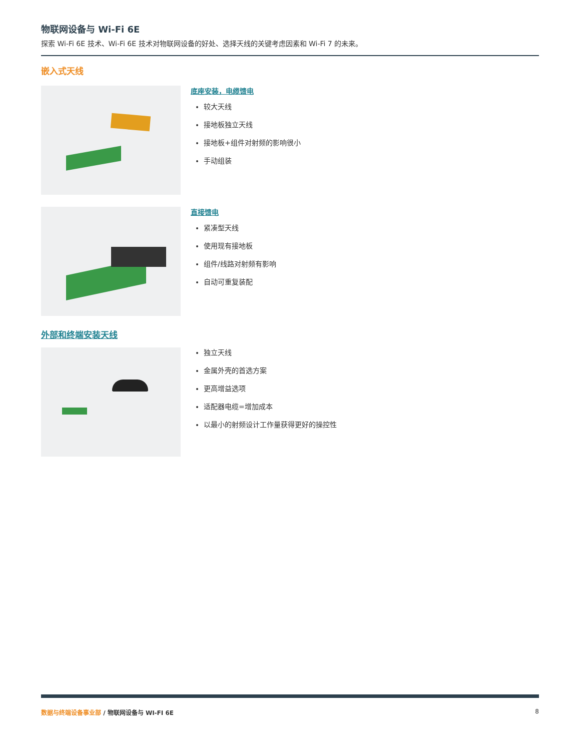物联网设备与 Wi-Fi 6E
探索 Wi-Fi 6E 技术、Wi-Fi 6E 技术对物联网设备的好处、选择天线的关键考虑因素和 Wi-Fi 7 的未来。
嵌入式天线
底座安装，电缆馈电
较大天线
接地板独立天线
接地板+组件对射频的影响很小
手动组装
直接馈电
紧凑型天线
使用现有接地板
组件/线路对射频有影响
自动可重复装配
外部和终端安装天线
独立天线
金属外壳的首选方案
更高增益选项
适配器电缆=增加成本
以最小的射频设计工作量获得更好的操控性
数据与终端设备事业部 / 物联网设备与 WI-FI 6E 8